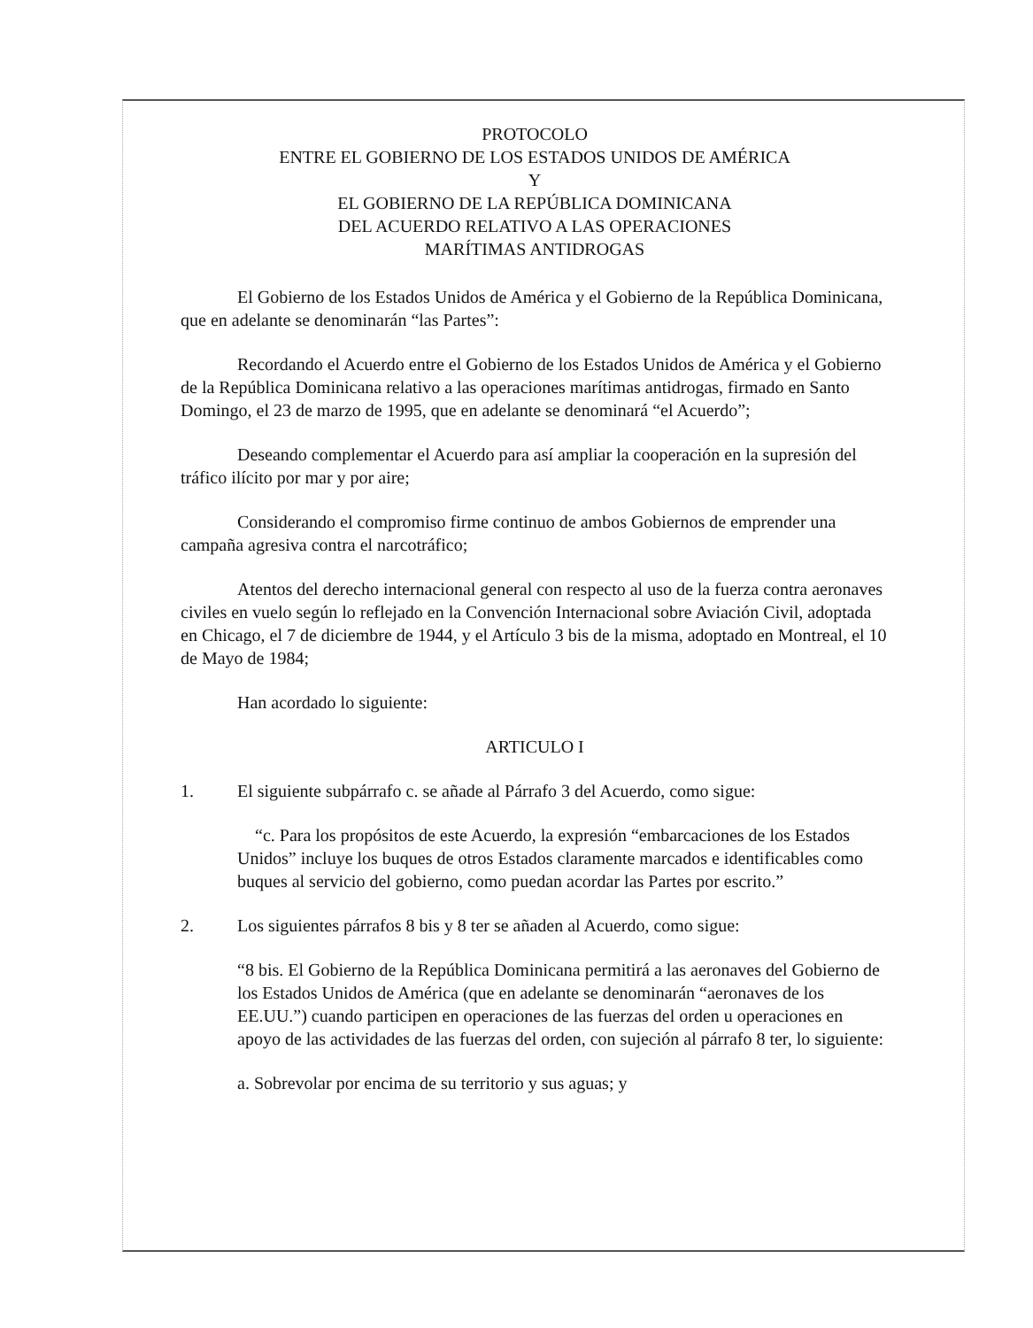PROTOCOLO
ENTRE EL GOBIERNO DE LOS ESTADOS UNIDOS DE AMÉRICA
Y
EL GOBIERNO DE LA REPÚBLICA DOMINICANA
DEL ACUERDO RELATIVO A LAS OPERACIONES
MARÍTIMAS ANTIDROGAS
El Gobierno de los Estados Unidos de América y el Gobierno de la República Dominicana, que en adelante se denominarán “las Partes”:
Recordando el Acuerdo entre el Gobierno de los Estados Unidos de América y el Gobierno de la República Dominicana relativo a las operaciones marítimas antidrogas, firmado en Santo Domingo, el 23 de marzo de 1995, que en adelante se denominará “el Acuerdo”;
Deseando complementar el Acuerdo para así ampliar la cooperación en la supresión del tráfico ilícito por mar y por aire;
Considerando el compromiso firme continuo de ambos Gobiernos de emprender una campaña agresiva contra el narcotráfico;
Atentos del derecho internacional general con respecto al uso de la fuerza contra aeronaves civiles en vuelo según lo reflejado en la Convención Internacional sobre Aviación Civil, adoptada en Chicago, el 7 de diciembre de 1944, y el Artículo 3 bis de la misma, adoptado en Montreal, el 10 de Mayo de 1984;
Han acordado lo siguiente:
ARTICULO I
1. El siguiente subpárrafo c. se añade al Párrafo 3 del Acuerdo, como sigue:
“c. Para los propósitos de este Acuerdo, la expresión “embarcaciones de los Estados Unidos” incluye los buques de otros Estados claramente marcados e identificables como buques al servicio del gobierno, como puedan acordar las Partes por escrito.”
2. Los siguientes párrafos 8 bis y 8 ter se añaden al Acuerdo, como sigue:
“8 bis. El Gobierno de la República Dominicana permitirá a las aeronaves del Gobierno de los Estados Unidos de América (que en adelante se denominarán “aeronaves de los EE.UU.”) cuando participen en operaciones de las fuerzas del orden u operaciones en apoyo de las actividades de las fuerzas del orden, con sujeción al párrafo 8 ter, lo siguiente:
a. Sobrevolar por encima de su territorio y sus aguas; y